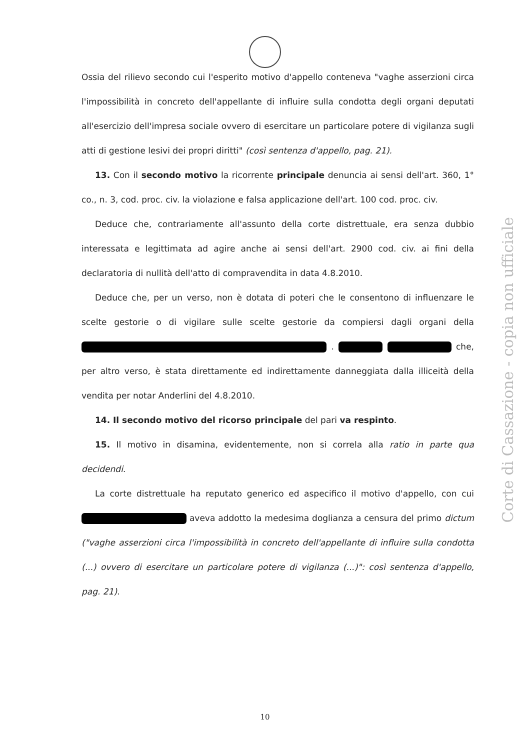Ossia del rilievo secondo cui l'esperito motivo d'appello conteneva "vaghe asserzioni circa l'impossibilità in concreto dell'appellante di influire sulla condotta degli organi deputati all'esercizio dell'impresa sociale ovvero di esercitare un particolare potere di vigilanza sugli atti di gestione lesivi dei propri diritti" (così sentenza d'appello, pag. 21).
13. Con il secondo motivo la ricorrente principale denuncia ai sensi dell'art. 360, 1° co., n. 3, cod. proc. civ. la violazione e falsa applicazione dell'art. 100 cod. proc. civ.
Deduce che, contrariamente all'assunto della corte distrettuale, era senza dubbio interessata e legittimata ad agire anche ai sensi dell'art. 2900 cod. civ. ai fini della declaratoria di nullità dell'atto di compravendita in data 4.8.2010.
Deduce che, per un verso, non è dotata di poteri che le consentono di influenzare le scelte gestorie o di vigilare sulle scelte gestorie da compiersi dagli organi della . che, per altro verso, è stata direttamente ed indirettamente danneggiata dalla illiceità della vendita per notar Anderlini del 4.8.2010.
14. Il secondo motivo del ricorso principale del pari va respinto.
15. Il motivo in disamina, evidentemente, non si correla alla ratio in parte qua decidendi.
La corte distrettuale ha reputato generico ed aspecifico il motivo d'appello, con cui aveva addotto la medesima doglianza a censura del primo dictum ("vaghe asserzioni circa l'impossibilità in concreto dell'appellante di influire sulla condotta (...) ovvero di esercitare un particolare potere di vigilanza (...)": così sentenza d'appello, pag. 21).
Corte di Cassazione - copia non ufficiale
10